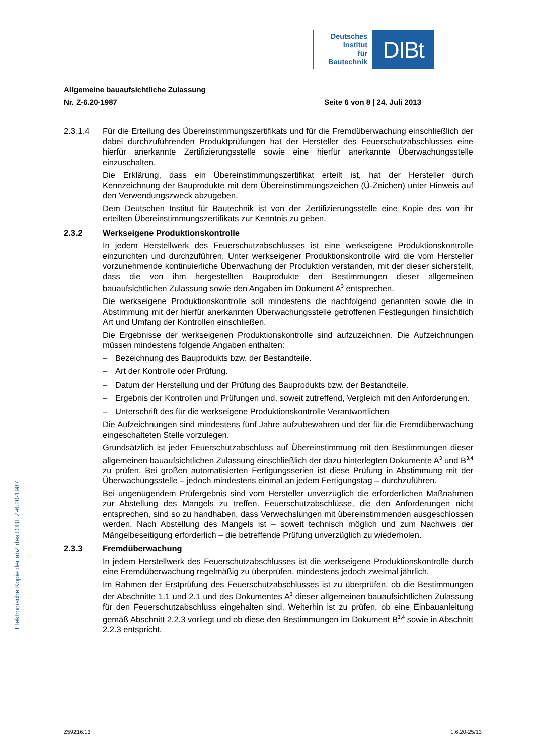Deutsches
Institut
für
Bautechnik
DIBt
Allgemeine bauaufsichtliche Zulassung
Nr. Z-6.20-1987 Seite 6 von 8 | 24. Juli 2013
2.3.1.4 Für die Erteilung des Übereinstimmungszertifikats und für die Fremdüberwachung einschließlich der dabei durchzuführenden Produktprüfungen hat der Hersteller des Feuerschutzabschlusses eine hierfür anerkannte Zertifizierungsstelle sowie eine hierfür anerkannte Überwachungsstelle einzuschalten.
Die Erklärung, dass ein Übereinstimmungszertifikat erteilt ist, hat der Hersteller durch Kennzeichnung der Bauprodukte mit dem Übereinstimmungszeichen (Ü-Zeichen) unter Hinweis auf den Verwendungszweck abzugeben.
Dem Deutschen Institut für Bautechnik ist von der Zertifizierungsstelle eine Kopie des von ihr erteilten Übereinstimmungszertifikats zur Kenntnis zu geben.
2.3.2 Werkseigene Produktionskontrolle
In jedem Herstellwerk des Feuerschutzabschlusses ist eine werkseigene Produktionskontrolle einzurichten und durchzuführen. Unter werkseigener Produktionskontrolle wird die vom Hersteller vorzunehmende kontinuierliche Überwachung der Produktion verstanden, mit der dieser sicherstellt, dass die von ihm hergestellten Bauprodukte den Bestimmungen dieser allgemeinen bauaufsichtlichen Zulassung sowie den Angaben im Dokument A<sup>3</sup> entsprechen.
Die werkseigene Produktionskontrolle soll mindestens die nachfolgend genannten sowie die in Abstimmung mit der hierfür anerkannten Überwachungsstelle getroffenen Festlegungen hinsichtlich Art und Umfang der Kontrollen einschließen.
Die Ergebnisse der werkseigenen Produktionskontrolle sind aufzuzeichnen. Die Aufzeichnungen müssen mindestens folgende Angaben enthalten:
– Bezeichnung des Bauprodukts bzw. der Bestandteile.
– Art der Kontrolle oder Prüfung.
– Datum der Herstellung und der Prüfung des Bauprodukts bzw. der Bestandteile.
– Ergebnis der Kontrollen und Prüfungen und, soweit zutreffend, Vergleich mit den Anforderungen.
– Unterschrift des für die werkseigene Produktionskontrolle Verantwortlichen
Die Aufzeichnungen sind mindestens fünf Jahre aufzubewahren und der für die Fremdüberwachung eingeschalteten Stelle vorzulegen.
Grundsätzlich ist jeder Feuerschutzabschluss auf Übereinstimmung mit den Bestimmungen dieser allgemeinen bauaufsichtlichen Zulassung einschließlich der dazu hinterlegten Dokumente A<sup>3</sup> und B<sup>3,4</sup> zu prüfen. Bei großen automatisierten Fertigungsserien ist diese Prüfung in Abstimmung mit der Überwachungsstelle – jedoch mindestens einmal an jedem Fertigungstag – durchzuführen.
Bei ungenügendem Prüfergebnis sind vom Hersteller unverzüglich die erforderlichen Maßnahmen zur Abstellung des Mangels zu treffen. Feuerschutzabschlüsse, die den Anforderungen nicht entsprechen, sind so zu handhaben, dass Verwechslungen mit übereinstimmenden ausgeschlossen werden. Nach Abstellung des Mangels ist – soweit technisch möglich und zum Nachweis der Mängelbeseitigung erforderlich – die betreffende Prüfung unverzüglich zu wiederholen.
2.3.3 Fremdüberwachung
In jedem Herstellwerk des Feuerschutzabschlusses ist die werkseigene Produktionskontrolle durch eine Fremdüberwachung regelmäßig zu überprüfen, mindestens jedoch zweimal jährlich.
Im Rahmen der Erstprüfung des Feuerschutzabschlusses ist zu überprüfen, ob die Bestimmungen der Abschnitte 1.1 und 2.1 und des Dokumentes A<sup>3</sup> dieser allgemeinen bauaufsichtlichen Zulassung für den Feuerschutzabschluss eingehalten sind. Weiterhin ist zu prüfen, ob eine Einbauanleitung gemäß Abschnitt 2.2.3 vorliegt und ob diese den Bestimmungen im Dokument B<sup>3,4</sup> sowie in Abschnitt 2.2.3 entspricht.
Elektronische Kopie der abZ des DIBt: Z-6.20-1987
Z59216.13 1.6.20-25/13